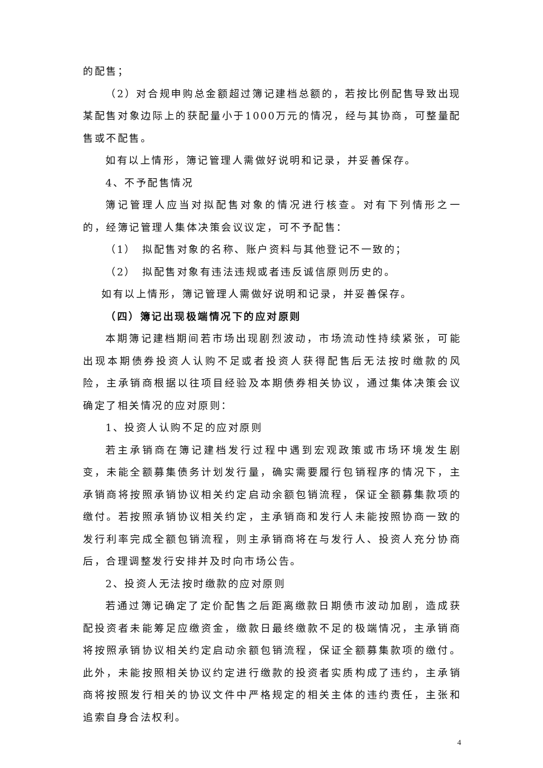的配售；
（2）对合规申购总金额超过簿记建档总额的，若按比例配售导致出现某配售对象边际上的获配量小于1000万元的情况，经与其协商，可整量配售或不配售。
如有以上情形，簿记管理人需做好说明和记录，并妥善保存。
4、不予配售情况
簿记管理人应当对拟配售对象的情况进行核查。对有下列情形之一的，经簿记管理人集体决策会议议定，可不予配售：
（1）　拟配售对象的名称、账户资料与其他登记不一致的；
（2）　拟配售对象有违法违规或者违反诚信原则历史的。
如有以上情形，簿记管理人需做好说明和记录，并妥善保存。
（四）簿记出现极端情况下的应对原则
本期簿记建档期间若市场出现剧烈波动，市场流动性持续紧张，可能出现本期债券投资人认购不足或者投资人获得配售后无法按时缴款的风险，主承销商根据以往项目经验及本期债券相关协议，通过集体决策会议确定了相关情况的应对原则：
1、投资人认购不足的应对原则
若主承销商在簿记建档发行过程中遇到宏观政策或市场环境发生剧变，未能全额募集债务计划发行量，确实需要履行包销程序的情况下，主承销商将按照承销协议相关约定启动余额包销流程，保证全额募集款项的缴付。若按照承销协议相关约定，主承销商和发行人未能按照协商一致的发行利率完成全额包销流程，则主承销商将在与发行人、投资人充分协商后，合理调整发行安排并及时向市场公告。
2、投资人无法按时缴款的应对原则
若通过簿记确定了定价配售之后距离缴款日期债市波动加剧，造成获配投资者未能筹足应缴资金，缴款日最终缴款不足的极端情况，主承销商将按照承销协议相关约定启动余额包销流程，保证全额募集款项的缴付。此外，未能按照相关协议约定进行缴款的投资者实质构成了违约，主承销商将按照发行相关的协议文件中严格规定的相关主体的违约责任，主张和追索自身合法权利。
4